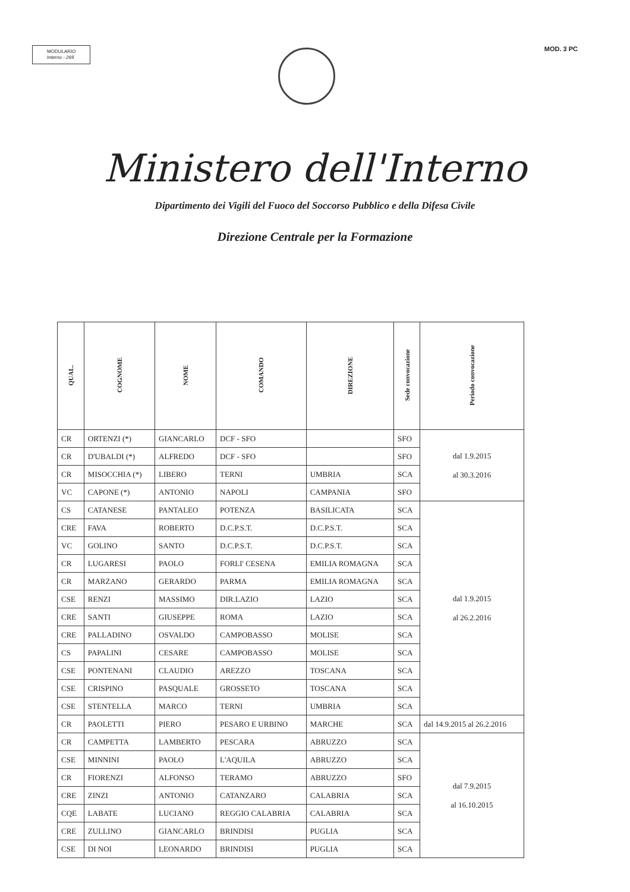MODULARIO
Interno - 269
MOD. 3 PC
Ministero dell'Interno
Dipartimento dei Vigili del Fuoco del Soccorso Pubblico e della Difesa Civile
Direzione Centrale per la Formazione
| QUAL. | COGNOME | NOME | COMANDO | DIREZIONE | Sede convocazione | Periodo convocazione |
| --- | --- | --- | --- | --- | --- | --- |
| CR | ORTENZI (*) | GIANCARLO | DCF - SFO | | SFO | dal 1.9.2015 al 30.3.2016 |
| CR | D'UBALDI (*) | ALFREDO | DCF - SFO | | SFO | |
| CR | MISOCCHIA (*) | LIBERO | TERNI | UMBRIA | SCA | |
| VC | CAPONE (*) | ANTONIO | NAPOLI | CAMPANIA | SFO | |
| CS | CATANESE | PANTALEO | POTENZA | BASILICATA | SCA | dal 1.9.2015 al 26.2.2016 |
| CRE | FAVA | ROBERTO | D.C.P.S.T. | D.C.P.S.T. | SCA | |
| VC | GOLINO | SANTO | D.C.P.S.T. | D.C.P.S.T. | SCA | |
| CR | LUGARESI | PAOLO | FORLI' CESENA | EMILIA ROMAGNA | SCA | |
| CR | MARZANO | GERARDO | PARMA | EMILIA ROMAGNA | SCA | |
| CSE | RENZI | MASSIMO | DIR.LAZIO | LAZIO | SCA | |
| CRE | SANTI | GIUSEPPE | ROMA | LAZIO | SCA | |
| CRE | PALLADINO | OSVALDO | CAMPOBASSO | MOLISE | SCA | |
| CS | PAPALINI | CESARE | CAMPOBASSO | MOLISE | SCA | |
| CSE | PONTENANI | CLAUDIO | AREZZO | TOSCANA | SCA | |
| CSE | CRISPINO | PASQUALE | GROSSETO | TOSCANA | SCA | |
| CSE | STENTELLA | MARCO | TERNI | UMBRIA | SCA | |
| CR | PAOLETTI | PIERO | PESARO E URBINO | MARCHE | SCA | dal 14.9.2015 al 26.2.2016 |
| CR | CAMPETTA | LAMBERTO | PESCARA | ABRUZZO | SCA | dal 7.9.2015 al 16.10.2015 |
| CSE | MINNINI | PAOLO | L'AQUILA | ABRUZZO | SCA | |
| CR | FIORENZI | ALFONSO | TERAMO | ABRUZZO | SFO | |
| CRE | ZINZI | ANTONIO | CATANZARO | CALABRIA | SCA | |
| CQE | LABATE | LUCIANO | REGGIO CALABRIA | CALABRIA | SCA | |
| CRE | ZULLINO | GIANCARLO | BRINDISI | PUGLIA | SCA | |
| CSE | DI NOI | LEONARDO | BRINDISI | PUGLIA | SCA | |